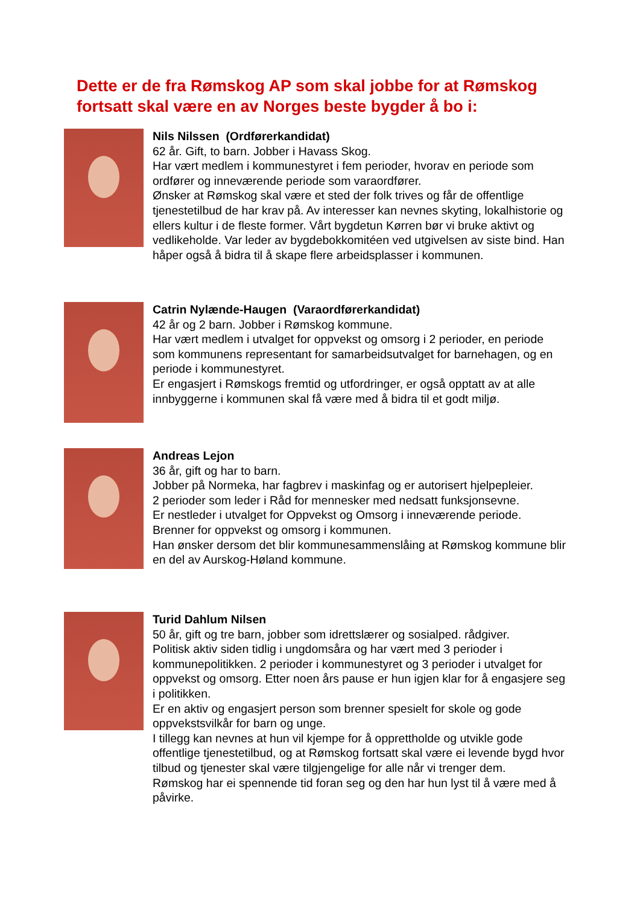Dette er de fra Rømskog AP som skal jobbe for at Rømskog fortsatt skal være en av Norges beste bygder å bo i:
Nils Nilssen (Ordførerkandidat)
62 år. Gift, to barn. Jobber i Havass Skog.
Har vært medlem i kommunestyret i fem perioder, hvorav en periode som ordfører og inneværende periode som varaordfører.
Ønsker at Rømskog skal være et sted der folk trives og får de offentlige tjenestetilbud de har krav på. Av interesser kan nevnes skyting, lokalhistorie og ellers kultur i de fleste former. Vårt bygdetun Kørren bør vi bruke aktivt og vedlikeholde. Var leder av bygdebokkomitéen ved utgivelsen av siste bind. Han håper også å bidra til å skape flere arbeidsplasser i kommunen.
Catrin Nylænde-Haugen (Varaordførerkandidat)
42 år og 2 barn. Jobber i Rømskog kommune.
Har vært medlem i utvalget for oppvekst og omsorg i 2 perioder, en periode som kommunens representant for samarbeidsutvalget for barnehagen, og en periode i kommunestyret.
Er engasjert i Rømskogs fremtid og utfordringer, er også opptatt av at alle innbyggerne i kommunen skal få være med å bidra til et godt miljø.
Andreas Lejon
36 år, gift og har to barn.
Jobber på Normeka, har fagbrev i maskinfag og er autorisert hjelpepleier.
2 perioder som leder i Råd for mennesker med nedsatt funksjonsevne.
Er nestleder i utvalget for Oppvekst og Omsorg i inneværende periode.
Brenner for oppvekst og omsorg i kommunen.
Han ønsker dersom det blir kommunesammenslåing at Rømskog kommune blir en del av Aurskog-Høland kommune.
Turid Dahlum Nilsen
50 år, gift og tre barn, jobber som idrettslærer og sosialped. rådgiver.
Politisk aktiv siden tidlig i ungdomsåra og har vært med 3 perioder i kommunepolitikken. 2 perioder i kommunestyret og 3 perioder i utvalget for oppvekst og omsorg. Etter noen års pause er hun igjen klar for å engasjere seg i politikken.
Er en aktiv og engasjert person som brenner spesielt for skole og gode oppvekstsvilkår for barn og unge.
I tillegg kan nevnes at hun vil kjempe for å opprettholde og utvikle gode offentlige tjenestetilbud, og at Rømskog fortsatt skal være ei levende bygd hvor tilbud og tjenester skal være tilgjengelige for alle når vi trenger dem.
Rømskog har ei spennende tid foran seg og den har hun lyst til å være med å påvirke.